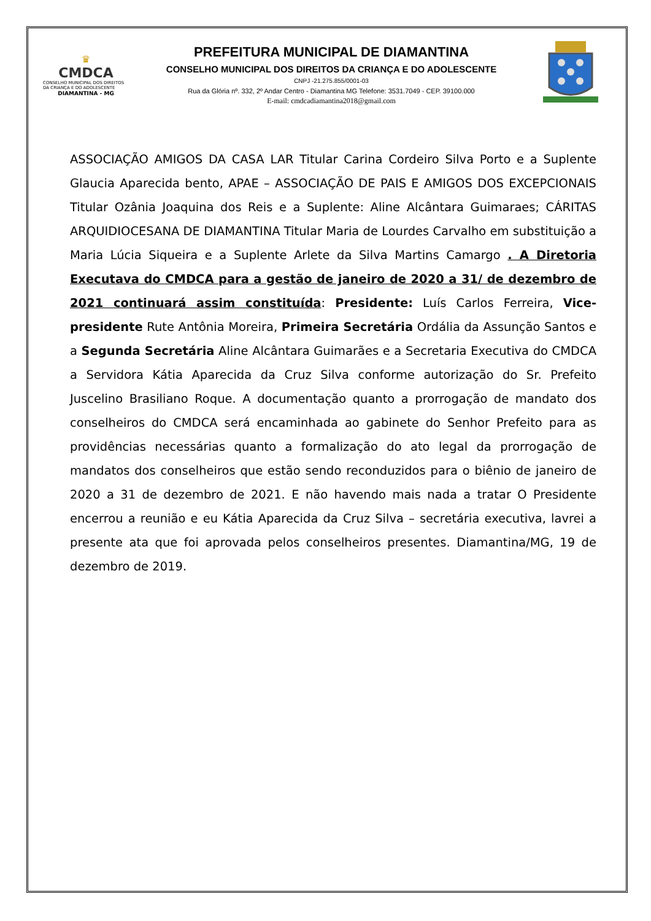♛
CMDCA
CONSELHO MUNICIPAL DOS DIREITOS DA CRIANÇA E DO ADOLESCENTE
DIAMANTINA - MG
PREFEITURA MUNICIPAL DE DIAMANTINA
CONSELHO MUNICIPAL DOS DIREITOS DA CRIANÇA E DO ADOLESCENTE
CNPJ -21.275.855/0001-03
Rua da Glória nº. 332, 2º Andar Centro - Diamantina MG Telefone: 3531.7049 - CEP. 39100.000
E-mail: cmdcadiamantina2018@gmail.com
ASSOCIAÇÃO AMIGOS DA CASA LAR Titular Carina Cordeiro Silva Porto e a Suplente Glaucia Aparecida bento, APAE – ASSOCIAÇÃO DE PAIS E AMIGOS DOS EXCEPCIONAIS Titular Ozânia Joaquina dos Reis e a Suplente: Aline Alcântara Guimaraes; CÁRITAS ARQUIDIOCESANA DE DIAMANTINA Titular Maria de Lourdes Carvalho em substituição a Maria Lúcia Siqueira e a Suplente Arlete da Silva Martins Camargo . A Diretoria Executava do CMDCA para a gestão de janeiro de 2020 a 31/ de dezembro de 2021 continuará assim constituída: Presidente: Luís Carlos Ferreira, Vice-presidente Rute Antônia Moreira, Primeira Secretária Ordália da Assunção Santos e a Segunda Secretária Aline Alcântara Guimarães e a Secretaria Executiva do CMDCA a Servidora Kátia Aparecida da Cruz Silva conforme autorização do Sr. Prefeito Juscelino Brasiliano Roque. A documentação quanto a prorrogação de mandato dos conselheiros do CMDCA será encaminhada ao gabinete do Senhor Prefeito para as providências necessárias quanto a formalização do ato legal da prorrogação de mandatos dos conselheiros que estão sendo reconduzidos para o biênio de janeiro de 2020 a 31 de dezembro de 2021. E não havendo mais nada a tratar O Presidente encerrou a reunião e eu Kátia Aparecida da Cruz Silva – secretária executiva, lavrei a presente ata que foi aprovada pelos conselheiros presentes. Diamantina/MG, 19 de dezembro de 2019.